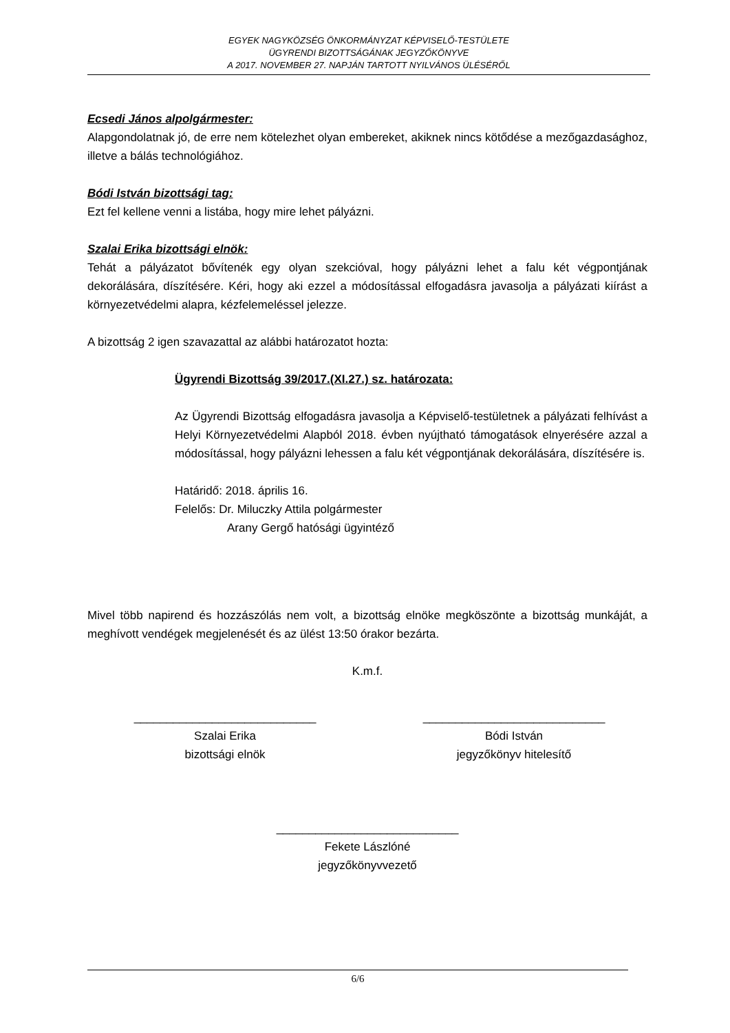EGYEK NAGYKÖZSÉG ÖNKORMÁNYZAT KÉPVISELŐ-TESTÜLETE
ÜGYRENDI BIZOTTSÁGÁNAK JEGYZŐKÖNYVE
A 2017. NOVEMBER 27. NAPJÁN TARTOTT NYILVÁNOS ÜLÉSÉRŐL
Ecsedi János alpolgármester:
Alapgondolatnak jó, de erre nem kötelezhet olyan embereket, akiknek nincs kötődése a mezőgazdasághoz, illetve a bálás technológiához.
Bódi István bizottsági tag:
Ezt fel kellene venni a listába, hogy mire lehet pályázni.
Szalai Erika bizottsági elnök:
Tehát a pályázatot bővítenék egy olyan szekcióval, hogy pályázni lehet a falu két végpontjának dekorálására, díszítésére. Kéri, hogy aki ezzel a módosítással elfogadásra javasolja a pályázati kiírást a környezetvédelmi alapra, kézfelemeléssel jelezze.
A bizottság 2 igen szavazattal az alábbi határozatot hozta:
Ügyrendi Bizottság 39/2017.(XI.27.) sz. határozata:
Az Ügyrendi Bizottság elfogadásra javasolja a Képviselő-testületnek a pályázati felhívást a Helyi Környezetvédelmi Alapból 2018. évben nyújtható támogatások elnyerésére azzal a módosítással, hogy pályázni lehessen a falu két végpontjának dekorálására, díszítésére is.
Határidő: 2018. április 16.
Felelős: Dr. Miluczky Attila polgármester
Arany Gergő hatósági ügyintéző
Mivel több napirend és hozzászólás nem volt, a bizottság elnöke megköszönte a bizottság munkáját, a meghívott vendégek megjelenését és az ülést 13:50 órakor bezárta.
K.m.f.
____________________________
Szalai Erika
bizottsági elnök
____________________________
Bódi István
jegyzőkönyv hitelesítő
____________________________
Fekete Lászlóné
jegyzőkönyvvezető
6/6